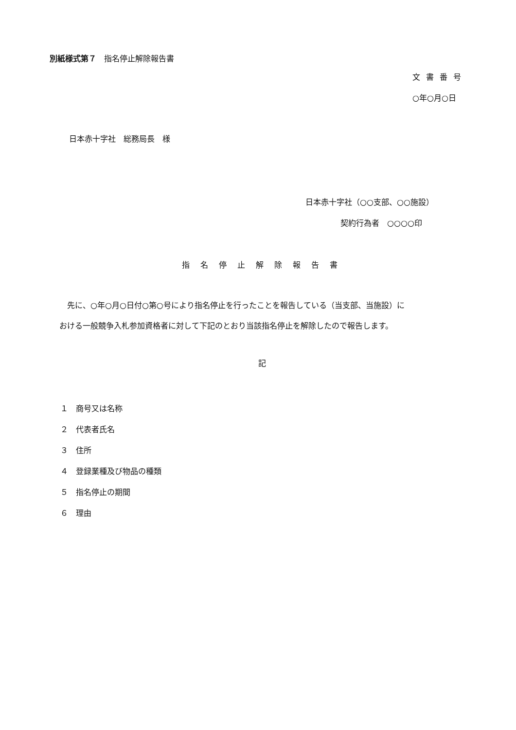別紙様式第７　指名停止解除報告書
文書番号
○年○月○日
日本赤十字社　総務局長　様
日本赤十字社（○○支部、○○施設）
契約行為者　○○○○印
指名停止解除報告書
　先に、○年○月○日付○第○号により指名停止を行ったことを報告している（当支部、当施設）に
おける一般競争入札参加資格者に対して下記のとおり当該指名停止を解除したので報告します。
記
１　商号又は名称
２　代表者氏名
３　住所
４　登録業種及び物品の種類
５　指名停止の期間
６　理由